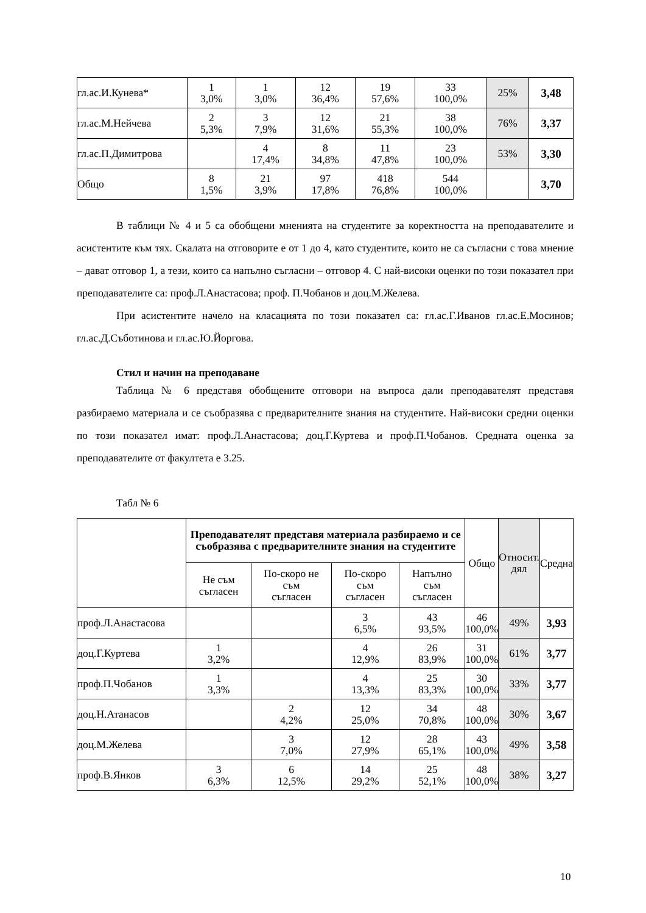| гл.ас.И.Кунева* | 1 3,0% | 1 3,0% | 12 36,4% | 19 57,6% | 33 100,0% | 25% | 3,48 |
| гл.ас.М.Нейчева | 2 5,3% | 3 7,9% | 12 31,6% | 21 55,3% | 38 100,0% | 76% | 3,37 |
| гл.ас.П.Димитрова | | 4 17,4% | 8 34,8% | 11 47,8% | 23 100,0% | 53% | 3,30 |
| Общо | 8 1,5% | 21 3,9% | 97 17,8% | 418 76,8% | 544 100,0% | | 3,70 |
В таблици № 4 и 5 са обобщени мненията на студентите за коректността на преподавателите и асистентите към тях. Скалата на отговорите е от 1 до 4, като студентите, които не са съгласни с това мнение – дават отговор 1, а тези, които са напълно съгласни – отговор 4. С най-високи оценки по този показател при преподавателите са: проф.Л.Анастасова; проф. П.Чобанов и доц.М.Желева.
При асистентите начело на класацията по този показател са: гл.ас.Г.Иванов гл.ас.Е.Мосинов; гл.ас.Д.Съботинова и гл.ас.Ю.Йоргова.
Стил и начин на преподаване
Таблица № 6 представя обобщените отговори на въпроса дали преподавателят представя разбираемо материала и се съобразява с предварителните знания на студентите. Най-високи средни оценки по този показател имат: проф.Л.Анастасова; доц.Г.Куртева и проф.П.Чобанов. Средната оценка за преподавателите от факултета е 3.25.
Табл № 6
| | Преподавателят представя материала разбираемо и се съобразява с предварителните знания на студентите | | | | Общо | Относит. дял | Средна |
| --- | --- | --- | --- | --- | --- | --- | --- |
| | Не съм съгласен | По-скоро не съм съгласен | По-скоро съм съгласен | Напълно съм съгласен | | | |
| проф.Л.Анастасова | | | 3 6,5% | 43 93,5% | 46 100,0% | 49% | 3,93 |
| доц.Г.Куртева | 1 3,2% | | 4 12,9% | 26 83,9% | 31 100,0% | 61% | 3,77 |
| проф.П.Чобанов | 1 3,3% | | 4 13,3% | 25 83,3% | 30 100,0% | 33% | 3,77 |
| доц.Н.Атанасов | | 2 4,2% | 12 25,0% | 34 70,8% | 48 100,0% | 30% | 3,67 |
| доц.М.Желева | | 3 7,0% | 12 27,9% | 28 65,1% | 43 100,0% | 49% | 3,58 |
| проф.В.Янков | 3 6,3% | 6 12,5% | 14 29,2% | 25 52,1% | 48 100,0% | 38% | 3,27 |
10